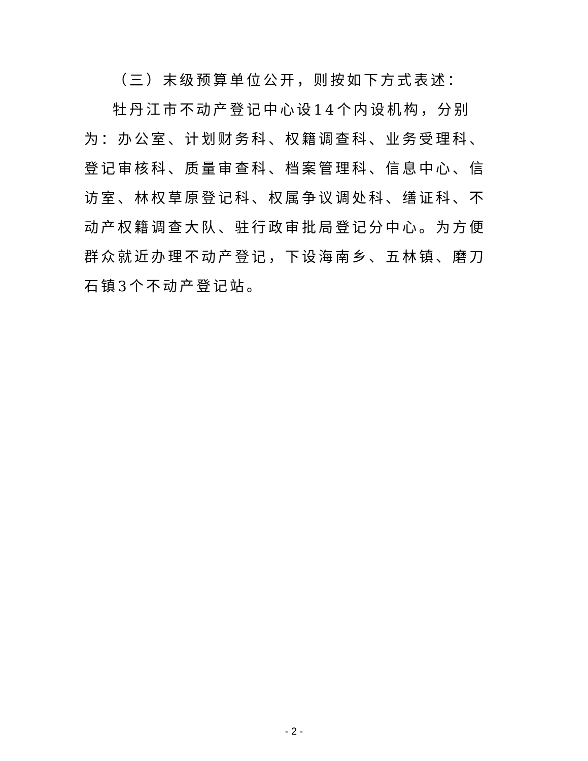（三）末级预算单位公开，则按如下方式表述：
牡丹江市不动产登记中心设14个内设机构，分别为：办公室、计划财务科、权籍调查科、业务受理科、登记审核科、质量审查科、档案管理科、信息中心、信访室、林权草原登记科、权属争议调处科、缮证科、不动产权籍调查大队、驻行政审批局登记分中心。为方便群众就近办理不动产登记，下设海南乡、五林镇、磨刀石镇3个不动产登记站。
- 2 -